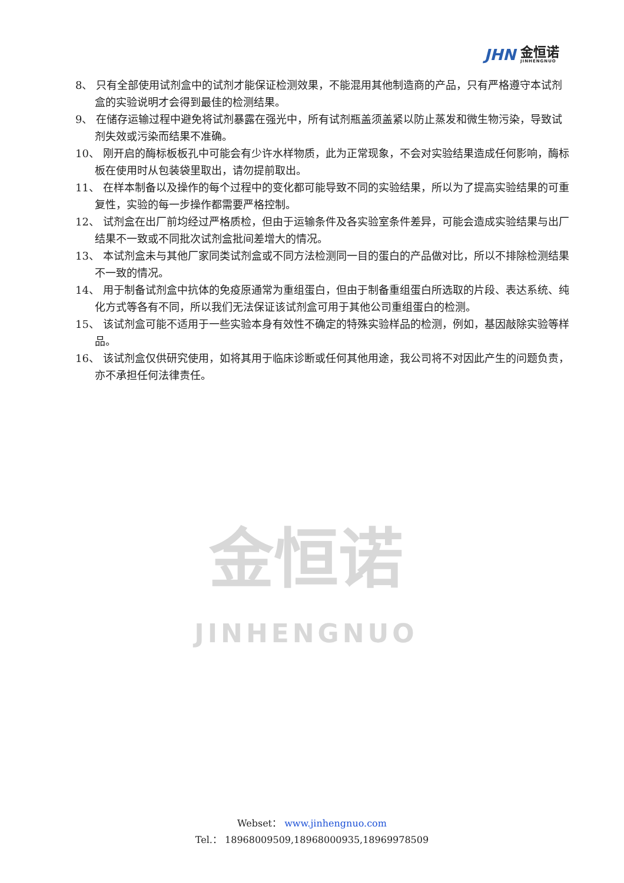JHN
金恒诺
JINHENGNUO
金恒诺
JINHENGNUO
8、 只有全部使用试剂盒中的试剂才能保证检测效果，不能混用其他制造商的产品，只有严格遵守本试剂盒的实验说明才会得到最佳的检测结果。
9、 在储存运输过程中避免将试剂暴露在强光中，所有试剂瓶盖须盖紧以防止蒸发和微生物污染，导致试剂失效或污染而结果不准确。
10、 刚开启的酶标板板孔中可能会有少许水样物质，此为正常现象，不会对实验结果造成任何影响，酶标板在使用时从包装袋里取出，请勿提前取出。
11、 在样本制备以及操作的每个过程中的变化都可能导致不同的实验结果，所以为了提高实验结果的可重复性，实验的每一步操作都需要严格控制。
12、 试剂盒在出厂前均经过严格质检，但由于运输条件及各实验室条件差异，可能会造成实验结果与出厂结果不一致或不同批次试剂盒批间差增大的情况。
13、 本试剂盒未与其他厂家同类试剂盒或不同方法检测同一目的蛋白的产品做对比，所以不排除检测结果不一致的情况。
14、 用于制备试剂盒中抗体的免疫原通常为重组蛋白，但由于制备重组蛋白所选取的片段、表达系统、纯化方式等各有不同，所以我们无法保证该试剂盒可用于其他公司重组蛋白的检测。
15、 该试剂盒可能不适用于一些实验本身有效性不确定的特殊实验样品的检测，例如，基因敲除实验等样品。
16、 该试剂盒仅供研究使用，如将其用于临床诊断或任何其他用途，我公司将不对因此产生的问题负责，亦不承担任何法律责任。
Webset： www.jinhengnuo.com
Tel.： 18968009509,18968000935,18969978509